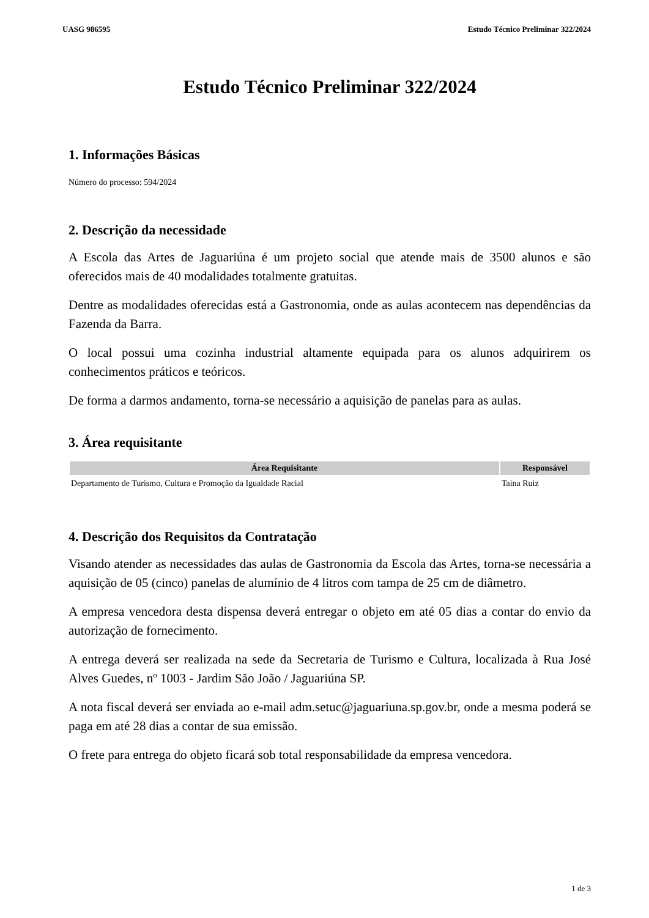UASG 986595 Estudo Técnico Preliminar 322/2024
Estudo Técnico Preliminar 322/2024
1. Informações Básicas
Número do processo: 594/2024
2. Descrição da necessidade
A Escola das Artes de Jaguariúna é um projeto social que atende mais de 3500 alunos e são oferecidos mais de 40 modalidades totalmente gratuitas.
Dentre as modalidades oferecidas está a Gastronomia, onde as aulas acontecem nas dependências da Fazenda da Barra.
O local possui uma cozinha industrial altamente equipada para os alunos adquirirem os conhecimentos práticos e teóricos.
De forma a darmos andamento, torna-se necessário a aquisição de panelas para as aulas.
3. Área requisitante
| Área Requisitante | Responsável |
| --- | --- |
| Departamento de Turismo, Cultura e Promoção da Igualdade Racial | Taina Ruiz |
4. Descrição dos Requisitos da Contratação
Visando atender as necessidades das aulas de Gastronomia da Escola das Artes, torna-se necessária a aquisição de 05 (cinco) panelas de alumínio de 4 litros com tampa de 25 cm de diâmetro.
A empresa vencedora desta dispensa deverá entregar o objeto em até 05 dias a contar do envio da autorização de fornecimento.
A entrega deverá ser realizada na sede da Secretaria de Turismo e Cultura, localizada à Rua José Alves Guedes, nº 1003 - Jardim São João / Jaguariúna SP.
A nota fiscal deverá ser enviada ao e-mail adm.setuc@jaguariuna.sp.gov.br, onde a mesma poderá se paga em até 28 dias a contar de sua emissão.
O frete para entrega do objeto ficará sob total responsabilidade da empresa vencedora.
1 de 3